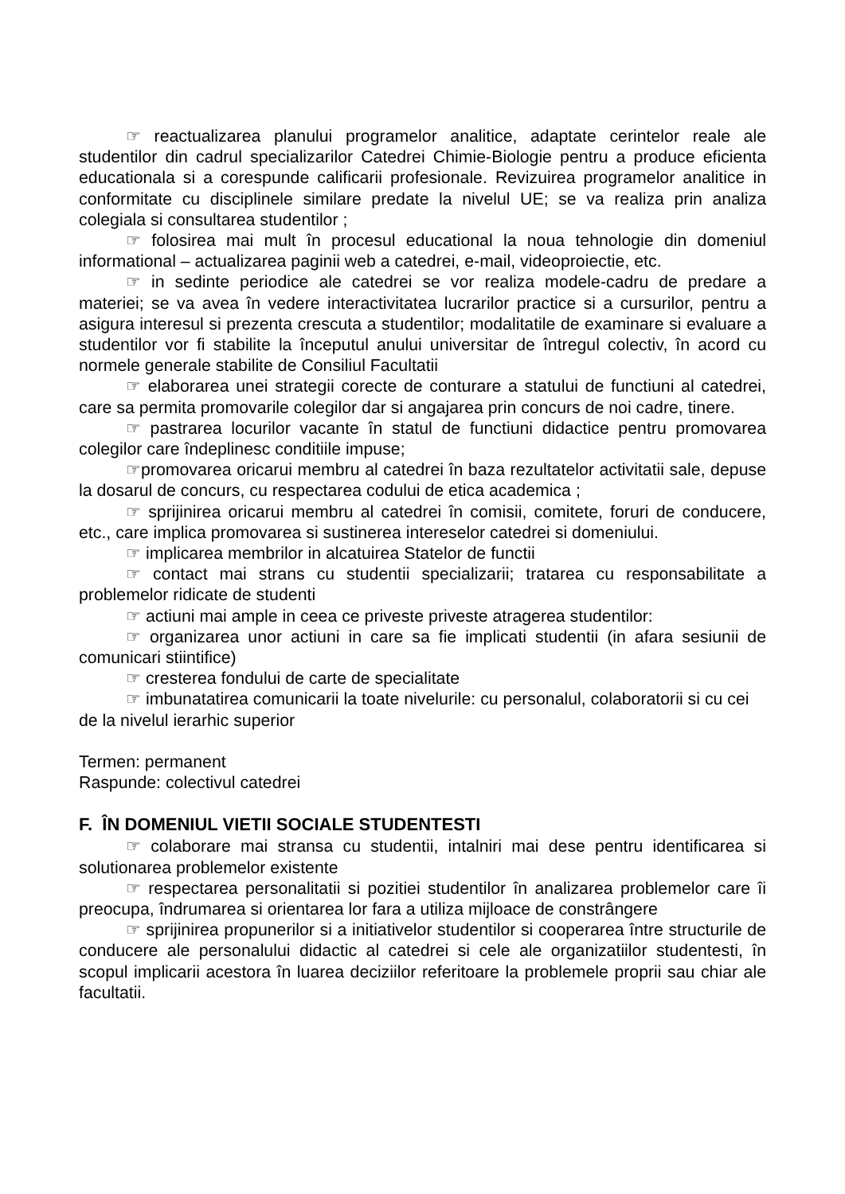☞ reactualizarea planului programelor analitice, adaptate cerintelor reale ale studentilor din cadrul specializarilor Catedrei Chimie-Biologie pentru a produce eficienta educationala si a corespunde calificarii profesionale. Revizuirea programelor analitice in conformitate cu disciplinele similare predate la nivelul UE; se va realiza prin analiza colegiala si consultarea studentilor ;
☞ folosirea mai mult în procesul educational la noua tehnologie din domeniul informational – actualizarea paginii web a catedrei, e-mail, videoproiectie, etc.
☞ in sedinte periodice ale catedrei se vor realiza modele-cadru de predare a materiei; se va avea în vedere interactivitatea lucrarilor practice si a cursurilor, pentru a asigura interesul si prezenta crescuta a studentilor; modalitatile de examinare si evaluare a studentilor vor fi stabilite la începutul anului universitar de întregul colectiv, în acord cu normele generale stabilite de Consiliul Facultatii
☞ elaborarea unei strategii corecte de conturare a statului de functiuni al catedrei, care sa permita promovarile colegilor dar si angajarea prin concurs de noi cadre, tinere.
☞ pastrarea locurilor vacante în statul de functiuni didactice pentru promovarea colegilor care îndeplinesc conditiile impuse;
☞promovarea oricarui membru al catedrei în baza rezultatelor activitatii sale, depuse la dosarul de concurs, cu respectarea codului de etica academica ;
☞ sprijinirea oricarui membru al catedrei în comisii, comitete, foruri de conducere, etc., care implica promovarea si sustinerea intereselor catedrei si domeniului.
☞ implicarea membrilor in alcatuirea Statelor de functii
☞ contact mai strans cu studentii specializarii; tratarea cu responsabilitate a problemelor ridicate de studenti
☞ actiuni mai ample in ceea ce priveste priveste atragerea studentilor:
☞ organizarea unor actiuni in care sa fie implicati studentii (in afara sesiunii de comunicari stiintifice)
☞ cresterea fondului de carte de specialitate
☞ imbunatatirea comunicarii la toate nivelurile: cu personalul, colaboratorii si cu cei de la nivelul ierarhic superior
Termen: permanent
Raspunde: colectivul catedrei
F. ÎN DOMENIUL VIETII SOCIALE STUDENTESTI
☞ colaborare mai stransa cu studentii, intalniri mai dese pentru identificarea si solutionarea problemelor existente
☞ respectarea personalitatii si pozitiei studentilor în analizarea problemelor care îi preocupa, îndrumarea si orientarea lor fara a utiliza mijloace de constrângere
☞ sprijinirea propunerilor si a initiativelor studentilor si cooperarea între structurile de conducere ale personalului didactic al catedrei si cele ale organizatiilor studentesti, în scopul implicarii acestora în luarea deciziilor referitoare la problemele proprii sau chiar ale facultatii.